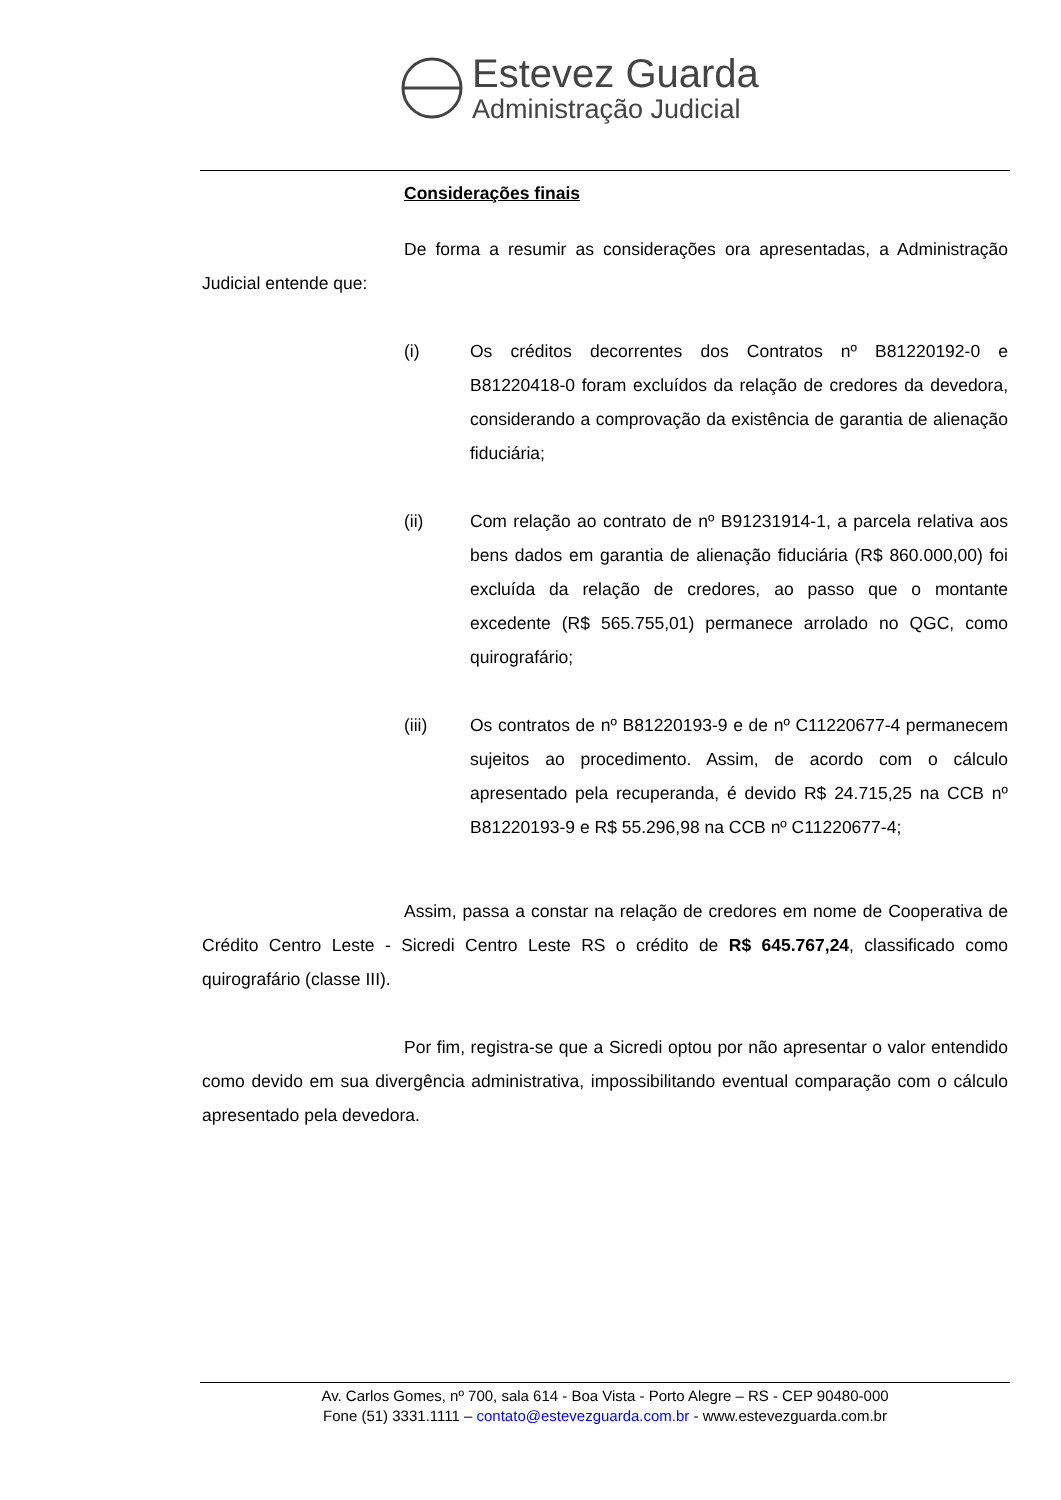Estevez Guarda
Administração Judicial
Considerações finais
De forma a resumir as considerações ora apresentadas, a Administração Judicial entende que:
(i) Os créditos decorrentes dos Contratos nº B81220192-0 e B81220418-0 foram excluídos da relação de credores da devedora, considerando a comprovação da existência de garantia de alienação fiduciária;
(ii) Com relação ao contrato de nº B91231914-1, a parcela relativa aos bens dados em garantia de alienação fiduciária (R$ 860.000,00) foi excluída da relação de credores, ao passo que o montante excedente (R$ 565.755,01) permanece arrolado no QGC, como quirografário;
(iii) Os contratos de nº B81220193-9 e de nº C11220677-4 permanecem sujeitos ao procedimento. Assim, de acordo com o cálculo apresentado pela recuperanda, é devido R$ 24.715,25 na CCB nº B81220193-9 e R$ 55.296,98 na CCB nº C11220677-4;
Assim, passa a constar na relação de credores em nome de Cooperativa de Crédito Centro Leste - Sicredi Centro Leste RS o crédito de R$ 645.767,24, classificado como quirografário (classe III).
Por fim, registra-se que a Sicredi optou por não apresentar o valor entendido como devido em sua divergência administrativa, impossibilitando eventual comparação com o cálculo apresentado pela devedora.
Av. Carlos Gomes, nº 700, sala 614 - Boa Vista - Porto Alegre – RS - CEP 90480-000
Fone (51) 3331.1111 – contato@estevezguarda.com.br - www.estevezguarda.com.br